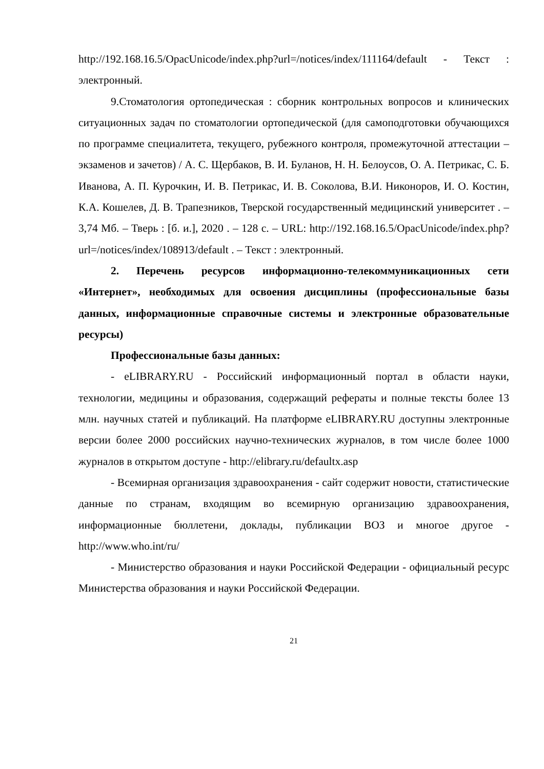http://192.168.16.5/OpacUnicode/index.php?url=/notices/index/111164/default - Текст : электронный.
9.Стоматология ортопедическая : сборник контрольных вопросов и клинических ситуационных задач по стоматологии ортопедической (для самоподготовки обучающихся по программе специалитета, текущего, рубежного контроля, промежуточной аттестации – экзаменов и зачетов) / А. С. Щербаков, В. И. Буланов, Н. Н. Белоусов, О. А. Петрикас, С. Б. Иванова, А. П. Курочкин, И. В. Петрикас, И. В. Соколова, В.И. Никоноров, И. О. Костин, К.А. Кошелев, Д. В. Трапезников, Тверской государственный медицинский университет . – 3,74 Мб. – Тверь : [б. и.], 2020 . – 128 с. – URL: http://192.168.16.5/OpacUnicode/index.php?url=/notices/index/108913/default . – Текст : электронный.
2. Перечень ресурсов информационно-телекоммуникационных сети «Интернет», необходимых для освоения дисциплины (профессиональные базы данных, информационные справочные системы и электронные образовательные ресурсы)
Профессиональные базы данных:
- eLIBRARY.RU - Российский информационный портал в области науки, технологии, медицины и образования, содержащий рефераты и полные тексты более 13 млн. научных статей и публикаций. На платформе eLIBRARY.RU доступны электронные версии более 2000 российских научно-технических журналов, в том числе более 1000 журналов в открытом доступе - http://elibrary.ru/defaultx.asp
- Всемирная организация здравоохранения - сайт содержит новости, статистические данные по странам, входящим во всемирную организацию здравоохранения, информационные бюллетени, доклады, публикации ВОЗ и многое другое - http://www.who.int/ru/
- Министерство образования и науки Российской Федерации - официальный ресурс Министерства образования и науки Российской Федерации.
21